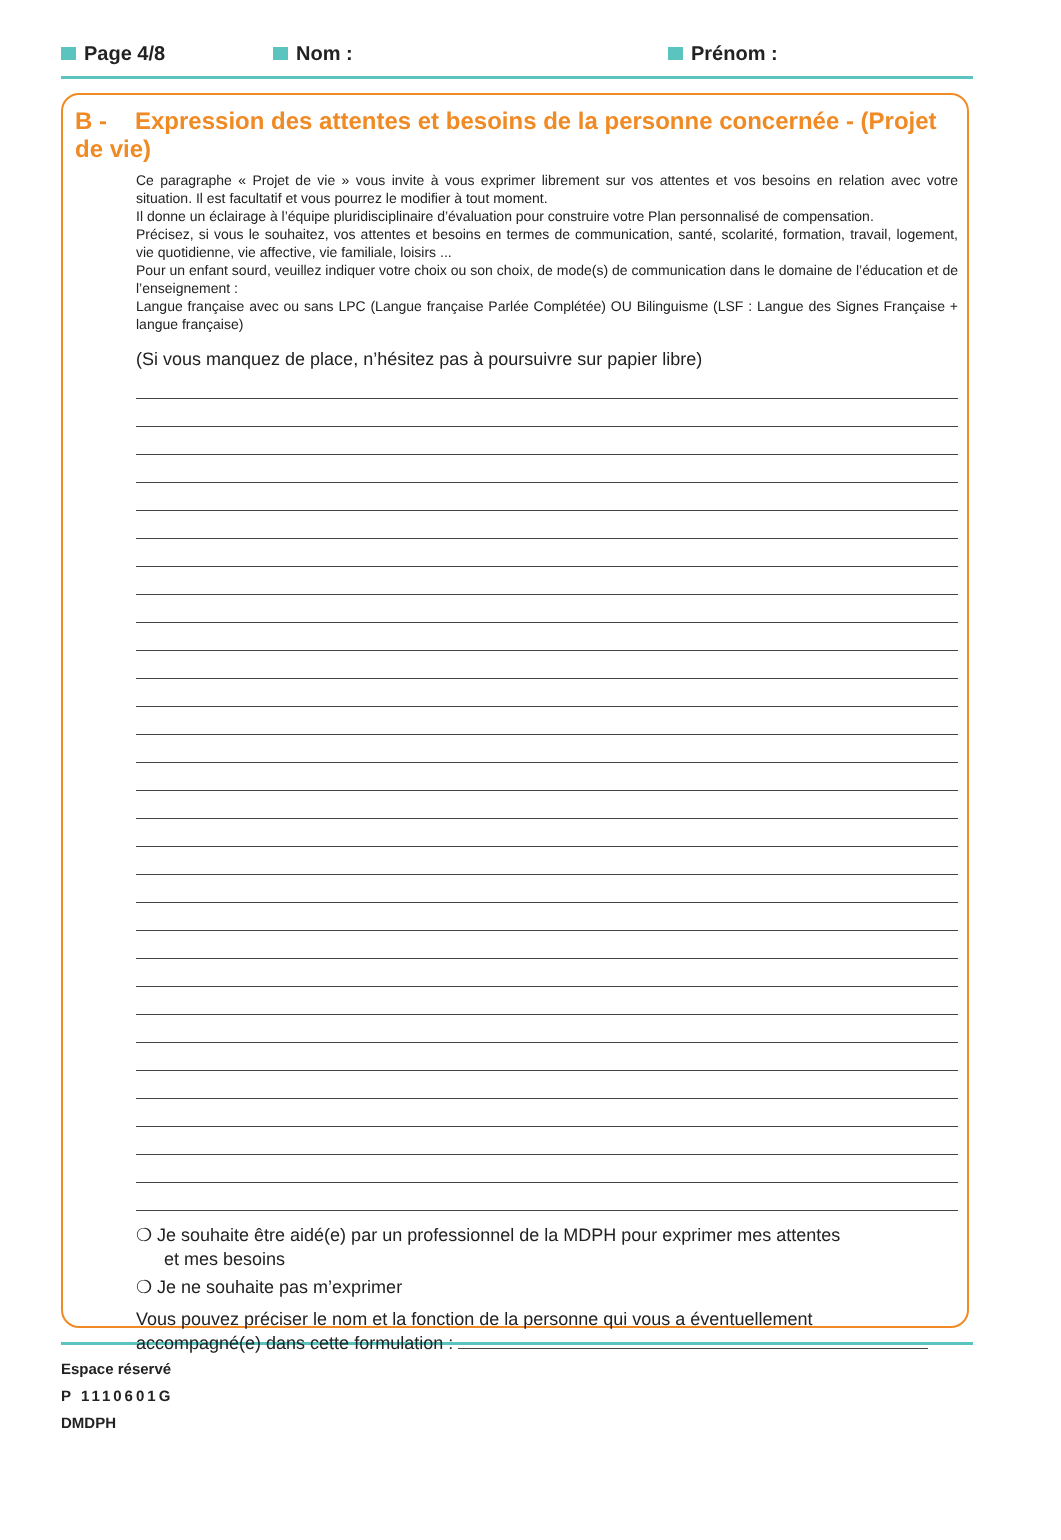Page 4/8 Nom : Prénom :
B - Expression des attentes et besoins de la personne concernée - (Projet de vie)
Ce paragraphe « Projet de vie » vous invite à vous exprimer librement sur vos attentes et vos besoins en relation avec votre situation. Il est facultatif et vous pourrez le modifier à tout moment.
Il donne un éclairage à l’équipe pluridisciplinaire d’évaluation pour construire votre Plan personnalisé de compensation.
Précisez, si vous le souhaitez, vos attentes et besoins en termes de communication, santé, scolarité, formation, travail, logement, vie quotidienne, vie affective, vie familiale, loisirs ...
Pour un enfant sourd, veuillez indiquer votre choix ou son choix, de mode(s) de communication dans le domaine de l’éducation et de l’enseignement :
Langue française avec ou sans LPC (Langue française Parlée Complétée) OU Bilinguisme (LSF : Langue des Signes Française + langue française)
(Si vous manquez de place, n’hésitez pas à poursuivre sur papier libre)
❍ Je souhaite être aidé(e) par un professionnel de la MDPH pour exprimer mes attentes
et mes besoins
❍ Je ne souhaite pas m’exprimer
Vous pouvez préciser le nom et la fonction de la personne qui vous a éventuellement
accompagné(e) dans cette formulation :
Espace réservé
P 1110601G
DMDPH